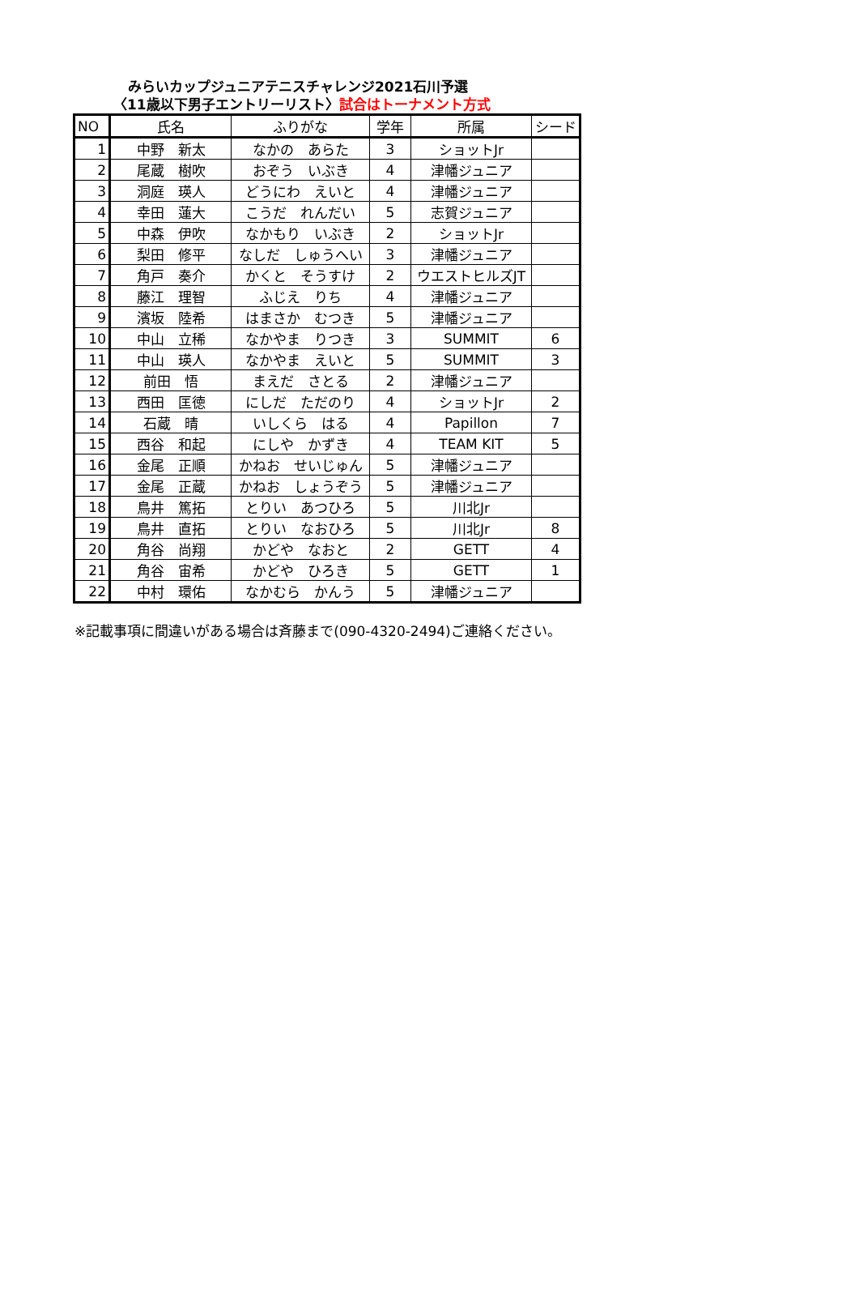みらいカップジュニアテニスチャレンジ2021石川予選
〈11歳以下男子エントリーリスト〉試合はトーナメント方式
| NO | 氏名 | ふりがな | 学年 | 所属 | シード |
| --- | --- | --- | --- | --- | --- |
| 1 | 中野 新太 | なかの あらた | 3 | ショットJr | |
| 2 | 尾蔵 樹吹 | おぞう いぶき | 4 | 津幡ジュニア | |
| 3 | 洞庭 瑛人 | どうにわ えいと | 4 | 津幡ジュニア | |
| 4 | 幸田 蓮大 | こうだ れんだい | 5 | 志賀ジュニア | |
| 5 | 中森 伊吹 | なかもり いぶき | 2 | ショットJr | |
| 6 | 梨田 修平 | なしだ しゅうへい | 3 | 津幡ジュニア | |
| 7 | 角戸 奏介 | かくと そうすけ | 2 | ウエストヒルズJT | |
| 8 | 藤江 理智 | ふじえ りち | 4 | 津幡ジュニア | |
| 9 | 濱坂 陸希 | はまさか むつき | 5 | 津幡ジュニア | |
| 10 | 中山 立稀 | なかやま りつき | 3 | SUMMIT | 6 |
| 11 | 中山 瑛人 | なかやま えいと | 5 | SUMMIT | 3 |
| 12 | 前田 悟 | まえだ さとる | 2 | 津幡ジュニア | |
| 13 | 西田 匡徳 | にしだ ただのり | 4 | ショットJr | 2 |
| 14 | 石蔵 晴 | いしくら はる | 4 | Papillon | 7 |
| 15 | 西谷 和起 | にしや かずき | 4 | TEAM KIT | 5 |
| 16 | 金尾 正順 | かねお せいじゅん | 5 | 津幡ジュニア | |
| 17 | 金尾 正蔵 | かねお しょうぞう | 5 | 津幡ジュニア | |
| 18 | 鳥井 篤拓 | とりい あつひろ | 5 | 川北Jr | |
| 19 | 鳥井 直拓 | とりい なおひろ | 5 | 川北Jr | 8 |
| 20 | 角谷 尚翔 | かどや なおと | 2 | GETT | 4 |
| 21 | 角谷 宙希 | かどや ひろき | 5 | GETT | 1 |
| 22 | 中村 環佑 | なかむら かんう | 5 | 津幡ジュニア | |
※記載事項に間違いがある場合は斉藤まで(090-4320-2494)ご連絡ください。